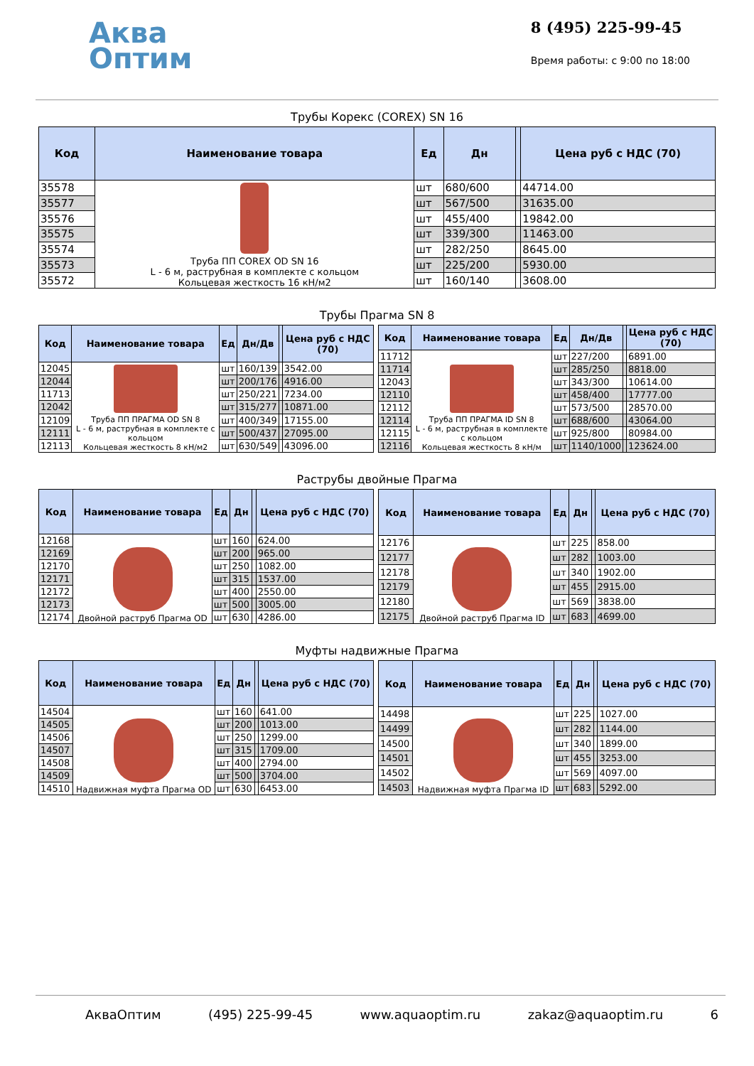Аква
Оптим
8 (495) 225-99-45
Время работы: с 9:00 по 18:00
Трубы Корекс (COREX) SN 16
| Код | Наименование товара | Ед | Дн | | Цена руб с НДС (70) |
| --- | --- | --- | --- | --- | --- |
| 35578 | Труба ПП COREX OD SN 16 L - 6 м, раструбная в комплекте с кольцом Кольцевая жесткость 16 кН/м2 | шт | 680/600 | | 44714.00 |
| 35577 | | шт | 567/500 | | 31635.00 |
| 35576 | | шт | 455/400 | | 19842.00 |
| 35575 | | шт | 339/300 | | 11463.00 |
| 35574 | | шт | 282/250 | | 8645.00 |
| 35573 | | шт | 225/200 | | 5930.00 |
| 35572 | | шт | 160/140 | | 3608.00 |
Трубы Прагма SN 8
| Код | Наименование товара | Ед | Дн/Дв | | Цена руб с НДС (70) |
| --- | --- | --- | --- | --- | --- |
| 12045 | Труба ПП ПРАГМА OD SN 8 L - 6 м, раструбная в комплекте с кольцом Кольцевая жесткость 8 кН/м2 | шт | 160/139 | | 3542.00 |
| 12044 | | шт | 200/176 | | 4916.00 |
| 11713 | | шт | 250/221 | | 7234.00 |
| 12042 | | шт | 315/277 | | 10871.00 |
| 12109 | | шт | 400/349 | | 17155.00 |
| 12111 | | шт | 500/437 | | 27095.00 |
| 12113 | | шт | 630/549 | | 43096.00 |
| Код | Наименование товара | Ед | Дн/Дв | | Цена руб с НДС (70) |
| --- | --- | --- | --- | --- | --- |
| 11712 | Труба ПП ПРАГМА ID SN 8 L - 6 м, раструбная в комплекте с кольцом Кольцевая жесткость 8 кН/м | шт | 227/200 | | 6891.00 |
| 11714 | | шт | 285/250 | | 8818.00 |
| 12043 | | шт | 343/300 | | 10614.00 |
| 12110 | | шт | 458/400 | | 17777.00 |
| 12112 | | шт | 573/500 | | 28570.00 |
| 12114 | | шт | 688/600 | | 43064.00 |
| 12115 | | шт | 925/800 | | 80984.00 |
| 12116 | | шт | 1140/1000 | | 123624.00 |
Раструбы двойные Прагма
| Код | Наименование товара | Ед | Дн | | Цена руб с НДС (70) |
| --- | --- | --- | --- | --- | --- |
| 12168 | Двойной раструб Прагма OD | шт | 160 | | 624.00 |
| 12169 | | шт | 200 | | 965.00 |
| 12170 | | шт | 250 | | 1082.00 |
| 12171 | | шт | 315 | | 1537.00 |
| 12172 | | шт | 400 | | 2550.00 |
| 12173 | | шт | 500 | | 3005.00 |
| 12174 | | шт | 630 | | 4286.00 |
| Код | Наименование товара | Ед | Дн | | Цена руб с НДС (70) |
| --- | --- | --- | --- | --- | --- |
| 12176 | Двойной раструб Прагма ID | шт | 225 | | 858.00 |
| 12177 | | шт | 282 | | 1003.00 |
| 12178 | | шт | 340 | | 1902.00 |
| 12179 | | шт | 455 | | 2915.00 |
| 12180 | | шт | 569 | | 3838.00 |
| 12175 | | шт | 683 | | 4699.00 |
Муфты надвижные Прагма
| Код | Наименование товара | Ед | Дн | | Цена руб с НДС (70) |
| --- | --- | --- | --- | --- | --- |
| 14504 | Надвижная муфта Прагма OD | шт | 160 | | 641.00 |
| 14505 | | шт | 200 | | 1013.00 |
| 14506 | | шт | 250 | | 1299.00 |
| 14507 | | шт | 315 | | 1709.00 |
| 14508 | | шт | 400 | | 2794.00 |
| 14509 | | шт | 500 | | 3704.00 |
| 14510 | | шт | 630 | | 6453.00 |
| Код | Наименование товара | Ед | Дн | | Цена руб с НДС (70) |
| --- | --- | --- | --- | --- | --- |
| 14498 | Надвижная муфта Прагма ID | шт | 225 | | 1027.00 |
| 14499 | | шт | 282 | | 1144.00 |
| 14500 | | шт | 340 | | 1899.00 |
| 14501 | | шт | 455 | | 3253.00 |
| 14502 | | шт | 569 | | 4097.00 |
| 14503 | | шт | 683 | | 5292.00 |
АкваОптим (495) 225-99-45 www.aquaoptim.ru zakaz@aquaoptim.ru 6